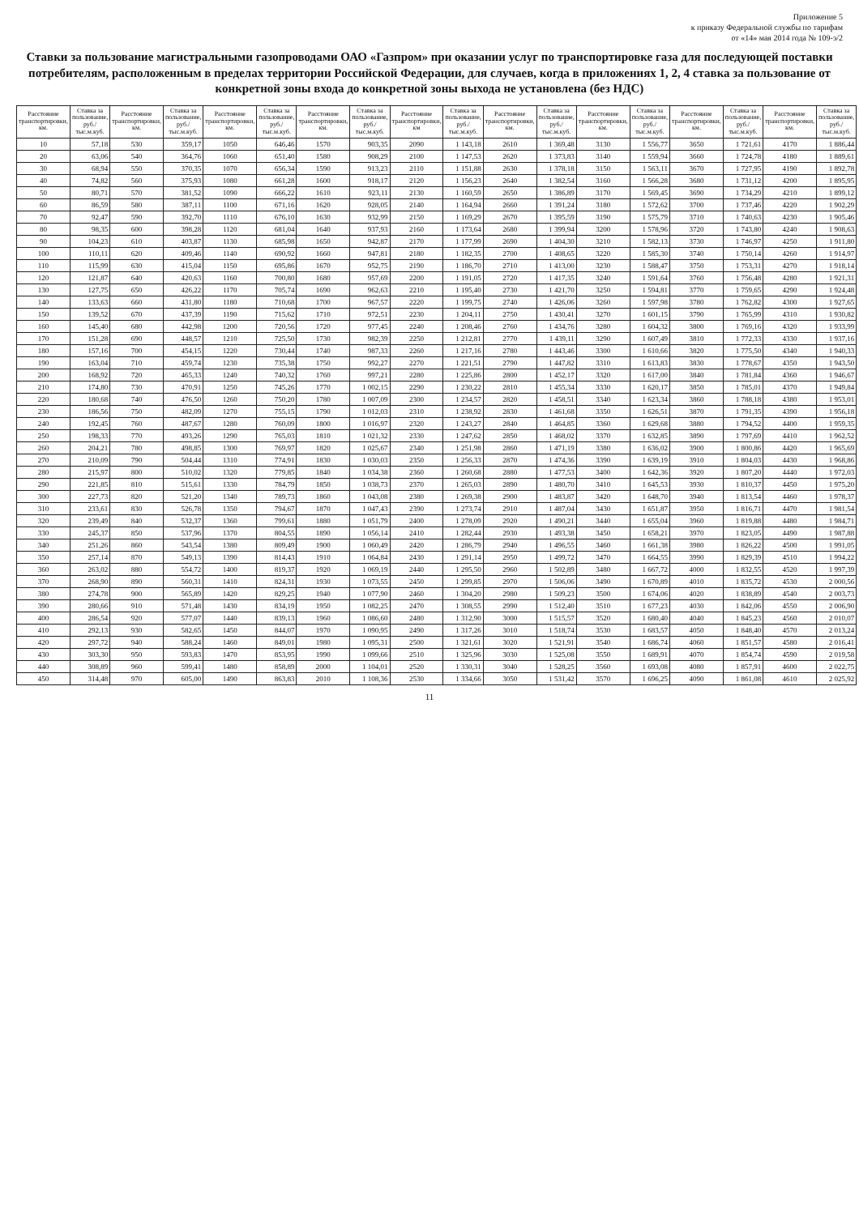Приложение 5
к приказу Федеральной службы по тарифам
от «14» мая 2014 года № 109-э/2
Ставки за пользование магистральными газопроводами ОАО «Газпром» при оказании услуг по транспортировке газа для последующей поставки потребителям, расположенным в пределах территории Российской Федерации, для случаев, когда в приложениях 1, 2, 4 ставка за пользование от конкретной зоны входа до конкретной зоны выхода не установлена (без НДС)
| Расстояние транспортировки, км. | Ставка за пользование, руб./тыс.м.куб. | Расстояние транспортировки, км. | Ставка за пользование, руб./тыс.м.куб. | Расстояние транспортировки, км. | Ставка за пользование, руб./тыс.м.куб. | Расстояние транспортировки, км. | Ставка за пользование, руб./тыс.м.куб. | Расстояние транспортировки, км | Ставка за пользование, руб./тыс.м.куб. | Расстояние транспортировки, км. | Ставка за пользование, руб./тыс.м.куб. | Расстояние транспортировки, км. | Ставка за пользование, руб./тыс.м.куб. | Расстояние транспортировки, км. | Ставка за пользование, руб./тыс.м.куб. | Расстояние транспортировки, км. | Ставка за пользование, руб./тыс.м.куб. |
| --- | --- | --- | --- | --- | --- | --- | --- | --- | --- | --- | --- | --- | --- | --- | --- | --- | --- |
| 10 | 57,18 | 530 | 359,17 | 1050 | 646,46 | 1570 | 903,35 | 2090 | 1 143,18 | 2610 | 1 369,48 | 3130 | 1 556,77 | 3650 | 1 721,61 | 4170 | 1 886,44 |
| 20 | 63,06 | 540 | 364,76 | 1060 | 651,40 | 1580 | 908,29 | 2100 | 1 147,53 | 2620 | 1 373,83 | 3140 | 1 559,94 | 3660 | 1 724,78 | 4180 | 1 889,61 |
| 30 | 68,94 | 550 | 370,35 | 1070 | 656,34 | 1590 | 913,23 | 2110 | 1 151,88 | 2630 | 1 378,18 | 3150 | 1 563,11 | 3670 | 1 727,95 | 4190 | 1 892,78 |
| 40 | 74,82 | 560 | 375,93 | 1080 | 661,28 | 1600 | 918,17 | 2120 | 1 156,23 | 2640 | 1 382,54 | 3160 | 1 566,28 | 3680 | 1 731,12 | 4200 | 1 895,95 |
| 50 | 80,71 | 570 | 381,52 | 1090 | 666,22 | 1610 | 923,11 | 2130 | 1 160,59 | 2650 | 1 386,89 | 3170 | 1 569,45 | 3690 | 1 734,29 | 4210 | 1 899,12 |
| 60 | 86,59 | 580 | 387,11 | 1100 | 671,16 | 1620 | 928,05 | 2140 | 1 164,94 | 2660 | 1 391,24 | 3180 | 1 572,62 | 3700 | 1 737,46 | 4220 | 1 902,29 |
| 70 | 92,47 | 590 | 392,70 | 1110 | 676,10 | 1630 | 932,99 | 2150 | 1 169,29 | 2670 | 1 395,59 | 3190 | 1 575,79 | 3710 | 1 740,63 | 4230 | 1 905,46 |
| 80 | 98,35 | 600 | 398,28 | 1120 | 681,04 | 1640 | 937,93 | 2160 | 1 173,64 | 2680 | 1 399,94 | 3200 | 1 578,96 | 3720 | 1 743,80 | 4240 | 1 908,63 |
| 90 | 104,23 | 610 | 403,87 | 1130 | 685,98 | 1650 | 942,87 | 2170 | 1 177,99 | 2690 | 1 404,30 | 3210 | 1 582,13 | 3730 | 1 746,97 | 4250 | 1 911,80 |
| 100 | 110,11 | 620 | 409,46 | 1140 | 690,92 | 1660 | 947,81 | 2180 | 1 182,35 | 2700 | 1 408,65 | 3220 | 1 585,30 | 3740 | 1 750,14 | 4260 | 1 914,97 |
| 110 | 115,99 | 630 | 415,04 | 1150 | 695,86 | 1670 | 952,75 | 2190 | 1 186,70 | 2710 | 1 413,00 | 3230 | 1 588,47 | 3750 | 1 753,31 | 4270 | 1 918,14 |
| 120 | 121,87 | 640 | 420,63 | 1160 | 700,80 | 1680 | 957,69 | 2200 | 1 191,05 | 2720 | 1 417,35 | 3240 | 1 591,64 | 3760 | 1 756,48 | 4280 | 1 921,31 |
| 130 | 127,75 | 650 | 426,22 | 1170 | 705,74 | 1690 | 962,63 | 2210 | 1 195,40 | 2730 | 1 421,70 | 3250 | 1 594,81 | 3770 | 1 759,65 | 4290 | 1 924,48 |
| 140 | 133,63 | 660 | 431,80 | 1180 | 710,68 | 1700 | 967,57 | 2220 | 1 199,75 | 2740 | 1 426,06 | 3260 | 1 597,98 | 3780 | 1 762,82 | 4300 | 1 927,65 |
| 150 | 139,52 | 670 | 437,39 | 1190 | 715,62 | 1710 | 972,51 | 2230 | 1 204,11 | 2750 | 1 430,41 | 3270 | 1 601,15 | 3790 | 1 765,99 | 4310 | 1 930,82 |
| 160 | 145,40 | 680 | 442,98 | 1200 | 720,56 | 1720 | 977,45 | 2240 | 1 208,46 | 2760 | 1 434,76 | 3280 | 1 604,32 | 3800 | 1 769,16 | 4320 | 1 933,99 |
| 170 | 151,28 | 690 | 448,57 | 1210 | 725,50 | 1730 | 982,39 | 2250 | 1 212,81 | 2770 | 1 439,11 | 3290 | 1 607,49 | 3810 | 1 772,33 | 4330 | 1 937,16 |
| 180 | 157,16 | 700 | 454,15 | 1220 | 730,44 | 1740 | 987,33 | 2260 | 1 217,16 | 2780 | 1 443,46 | 3300 | 1 610,66 | 3820 | 1 775,50 | 4340 | 1 940,33 |
| 190 | 163,04 | 710 | 459,74 | 1230 | 735,38 | 1750 | 992,27 | 2270 | 1 221,51 | 2790 | 1 447,82 | 3310 | 1 613,83 | 3830 | 1 778,67 | 4350 | 1 943,50 |
| 200 | 168,92 | 720 | 465,33 | 1240 | 740,32 | 1760 | 997,21 | 2280 | 1 225,86 | 2800 | 1 452,17 | 3320 | 1 617,00 | 3840 | 1 781,84 | 4360 | 1 946,67 |
| 210 | 174,80 | 730 | 470,91 | 1250 | 745,26 | 1770 | 1 002,15 | 2290 | 1 230,22 | 2810 | 1 455,34 | 3330 | 1 620,17 | 3850 | 1 785,01 | 4370 | 1 949,84 |
| 220 | 180,68 | 740 | 476,50 | 1260 | 750,20 | 1780 | 1 007,09 | 2300 | 1 234,57 | 2820 | 1 458,51 | 3340 | 1 623,34 | 3860 | 1 788,18 | 4380 | 1 953,01 |
| 230 | 186,56 | 750 | 482,09 | 1270 | 755,15 | 1790 | 1 012,03 | 2310 | 1 238,92 | 2830 | 1 461,68 | 3350 | 1 626,51 | 3870 | 1 791,35 | 4390 | 1 956,18 |
| 240 | 192,45 | 760 | 487,67 | 1280 | 760,09 | 1800 | 1 016,97 | 2320 | 1 243,27 | 2840 | 1 464,85 | 3360 | 1 629,68 | 3880 | 1 794,52 | 4400 | 1 959,35 |
| 250 | 198,33 | 770 | 493,26 | 1290 | 765,03 | 1810 | 1 021,32 | 2330 | 1 247,62 | 2850 | 1 468,02 | 3370 | 1 632,85 | 3890 | 1 797,69 | 4410 | 1 962,52 |
| 260 | 204,21 | 780 | 498,85 | 1300 | 769,97 | 1820 | 1 025,67 | 2340 | 1 251,98 | 2860 | 1 471,19 | 3380 | 1 636,02 | 3900 | 1 800,86 | 4420 | 1 965,69 |
| 270 | 210,09 | 790 | 504,44 | 1310 | 774,91 | 1830 | 1 030,03 | 2350 | 1 256,33 | 2870 | 1 474,36 | 3390 | 1 639,19 | 3910 | 1 804,03 | 4430 | 1 968,86 |
| 280 | 215,97 | 800 | 510,02 | 1320 | 779,85 | 1840 | 1 034,38 | 2360 | 1 260,68 | 2880 | 1 477,53 | 3400 | 1 642,36 | 3920 | 1 807,20 | 4440 | 1 972,03 |
| 290 | 221,85 | 810 | 515,61 | 1330 | 784,79 | 1850 | 1 038,73 | 2370 | 1 265,03 | 2890 | 1 480,70 | 3410 | 1 645,53 | 3930 | 1 810,37 | 4450 | 1 975,20 |
| 300 | 227,73 | 820 | 521,20 | 1340 | 789,73 | 1860 | 1 043,08 | 2380 | 1 269,38 | 2900 | 1 483,87 | 3420 | 1 648,70 | 3940 | 1 813,54 | 4460 | 1 978,37 |
| 310 | 233,61 | 830 | 526,78 | 1350 | 794,67 | 1870 | 1 047,43 | 2390 | 1 273,74 | 2910 | 1 487,04 | 3430 | 1 651,87 | 3950 | 1 816,71 | 4470 | 1 981,54 |
| 320 | 239,49 | 840 | 532,37 | 1360 | 799,61 | 1880 | 1 051,79 | 2400 | 1 278,09 | 2920 | 1 490,21 | 3440 | 1 655,04 | 3960 | 1 819,88 | 4480 | 1 984,71 |
| 330 | 245,37 | 850 | 537,96 | 1370 | 804,55 | 1890 | 1 056,14 | 2410 | 1 282,44 | 2930 | 1 493,38 | 3450 | 1 658,21 | 3970 | 1 823,05 | 4490 | 1 987,88 |
| 340 | 251,26 | 860 | 543,54 | 1380 | 809,49 | 1900 | 1 060,49 | 2420 | 1 286,79 | 2940 | 1 496,55 | 3460 | 1 661,38 | 3980 | 1 826,22 | 4500 | 1 991,05 |
| 350 | 257,14 | 870 | 549,13 | 1390 | 814,43 | 1910 | 1 064,84 | 2430 | 1 291,14 | 2950 | 1 499,72 | 3470 | 1 664,55 | 3990 | 1 829,39 | 4510 | 1 994,22 |
| 360 | 263,02 | 880 | 554,72 | 1400 | 819,37 | 1920 | 1 069,19 | 2440 | 1 295,50 | 2960 | 1 502,89 | 3480 | 1 667,72 | 4000 | 1 832,55 | 4520 | 1 997,39 |
| 370 | 268,90 | 890 | 560,31 | 1410 | 824,31 | 1930 | 1 073,55 | 2450 | 1 299,85 | 2970 | 1 506,06 | 3490 | 1 670,89 | 4010 | 1 835,72 | 4530 | 2 000,56 |
| 380 | 274,78 | 900 | 565,89 | 1420 | 829,25 | 1940 | 1 077,90 | 2460 | 1 304,20 | 2980 | 1 509,23 | 3500 | 1 674,06 | 4020 | 1 838,89 | 4540 | 2 003,73 |
| 390 | 280,66 | 910 | 571,48 | 1430 | 834,19 | 1950 | 1 082,25 | 2470 | 1 308,55 | 2990 | 1 512,40 | 3510 | 1 677,23 | 4030 | 1 842,06 | 4550 | 2 006,90 |
| 400 | 286,54 | 920 | 577,07 | 1440 | 839,13 | 1960 | 1 086,60 | 2480 | 1 312,90 | 3000 | 1 515,57 | 3520 | 1 680,40 | 4040 | 1 845,23 | 4560 | 2 010,07 |
| 410 | 292,13 | 930 | 582,65 | 1450 | 844,07 | 1970 | 1 090,95 | 2490 | 1 317,26 | 3010 | 1 518,74 | 3530 | 1 683,57 | 4050 | 1 848,40 | 4570 | 2 013,24 |
| 420 | 297,72 | 940 | 588,24 | 1460 | 849,01 | 1980 | 1 095,31 | 2500 | 1 321,61 | 3020 | 1 521,91 | 3540 | 1 686,74 | 4060 | 1 851,57 | 4580 | 2 016,41 |
| 430 | 303,30 | 950 | 593,83 | 1470 | 853,95 | 1990 | 1 099,66 | 2510 | 1 325,96 | 3030 | 1 525,08 | 3550 | 1 689,91 | 4070 | 1 854,74 | 4590 | 2 019,58 |
| 440 | 308,89 | 960 | 599,41 | 1480 | 858,89 | 2000 | 1 104,01 | 2520 | 1 330,31 | 3040 | 1 528,25 | 3560 | 1 693,08 | 4080 | 1 857,91 | 4600 | 2 022,75 |
| 450 | 314,48 | 970 | 605,00 | 1490 | 863,83 | 2010 | 1 108,36 | 2530 | 1 334,66 | 3050 | 1 531,42 | 3570 | 1 696,25 | 4090 | 1 861,08 | 4610 | 2 025,92 |
11